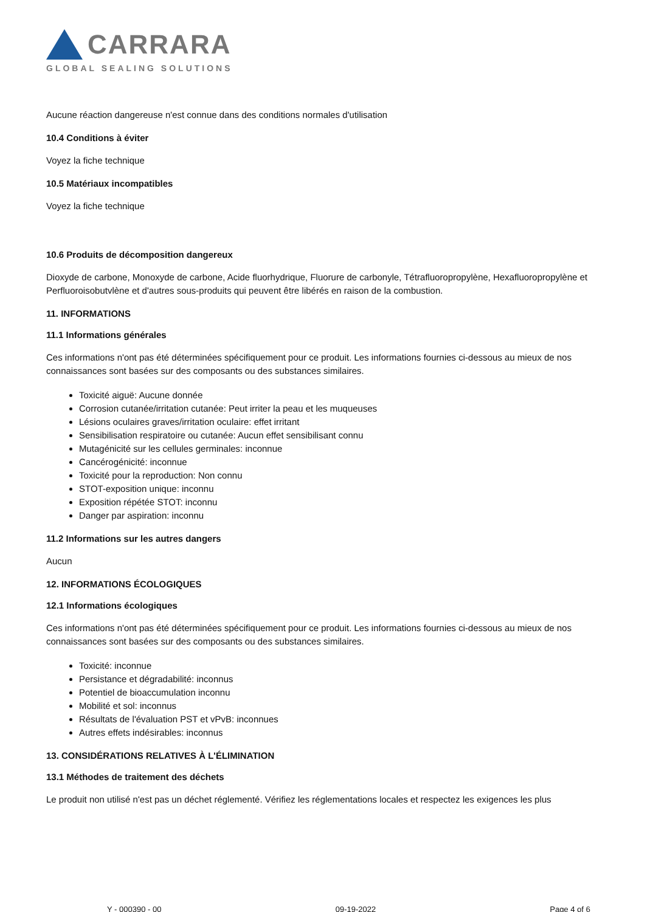CARRARA
GLOBAL SEALING SOLUTIONS
Aucune réaction dangereuse n'est connue dans des conditions normales d'utilisation
10.4 Conditions à éviter
Voyez la fiche technique
10.5 Matériaux incompatibles
Voyez la fiche technique
10.6 Produits de décomposition dangereux
Dioxyde de carbone, Monoxyde de carbone, Acide fluorhydrique, Fluorure de carbonyle, Tétrafluoropropylène, Hexafluoropropylène et Perfluoroisobutvlène et d'autres sous-produits qui peuvent être libérés en raison de la combustion.
11. INFORMATIONS
11.1 Informations générales
Ces informations n'ont pas été déterminées spécifiquement pour ce produit. Les informations fournies ci-dessous au mieux de nos connaissances sont basées sur des composants ou des substances similaires.
Toxicité aiguë: Aucune donnée
Corrosion cutanée/irritation cutanée: Peut irriter la peau et les muqueuses
Lésions oculaires graves/irritation oculaire: effet irritant
Sensibilisation respiratoire ou cutanée: Aucun effet sensibilisant connu
Mutagénicité sur les cellules germinales: inconnue
Cancérogénicité: inconnue
Toxicité pour la reproduction: Non connu
STOT-exposition unique: inconnu
Exposition répétée STOT: inconnu
Danger par aspiration: inconnu
11.2 Informations sur les autres dangers
Aucun
12. INFORMATIONS ÉCOLOGIQUES
12.1 Informations écologiques
Ces informations n'ont pas été déterminées spécifiquement pour ce produit. Les informations fournies ci-dessous au mieux de nos connaissances sont basées sur des composants ou des substances similaires.
Toxicité: inconnue
Persistance et dégradabilité: inconnus
Potentiel de bioaccumulation inconnu
Mobilité et sol: inconnus
Résultats de l'évaluation PST et vPvB: inconnues
Autres effets indésirables: inconnus
13. CONSIDÉRATIONS RELATIVES À L'ÉLIMINATION
13.1 Méthodes de traitement des déchets
Le produit non utilisé n'est pas un déchet réglementé. Vérifiez les réglementations locales et respectez les exigences les plus
Y - 000390 - 00 09-19-2022 Page 4 of 6